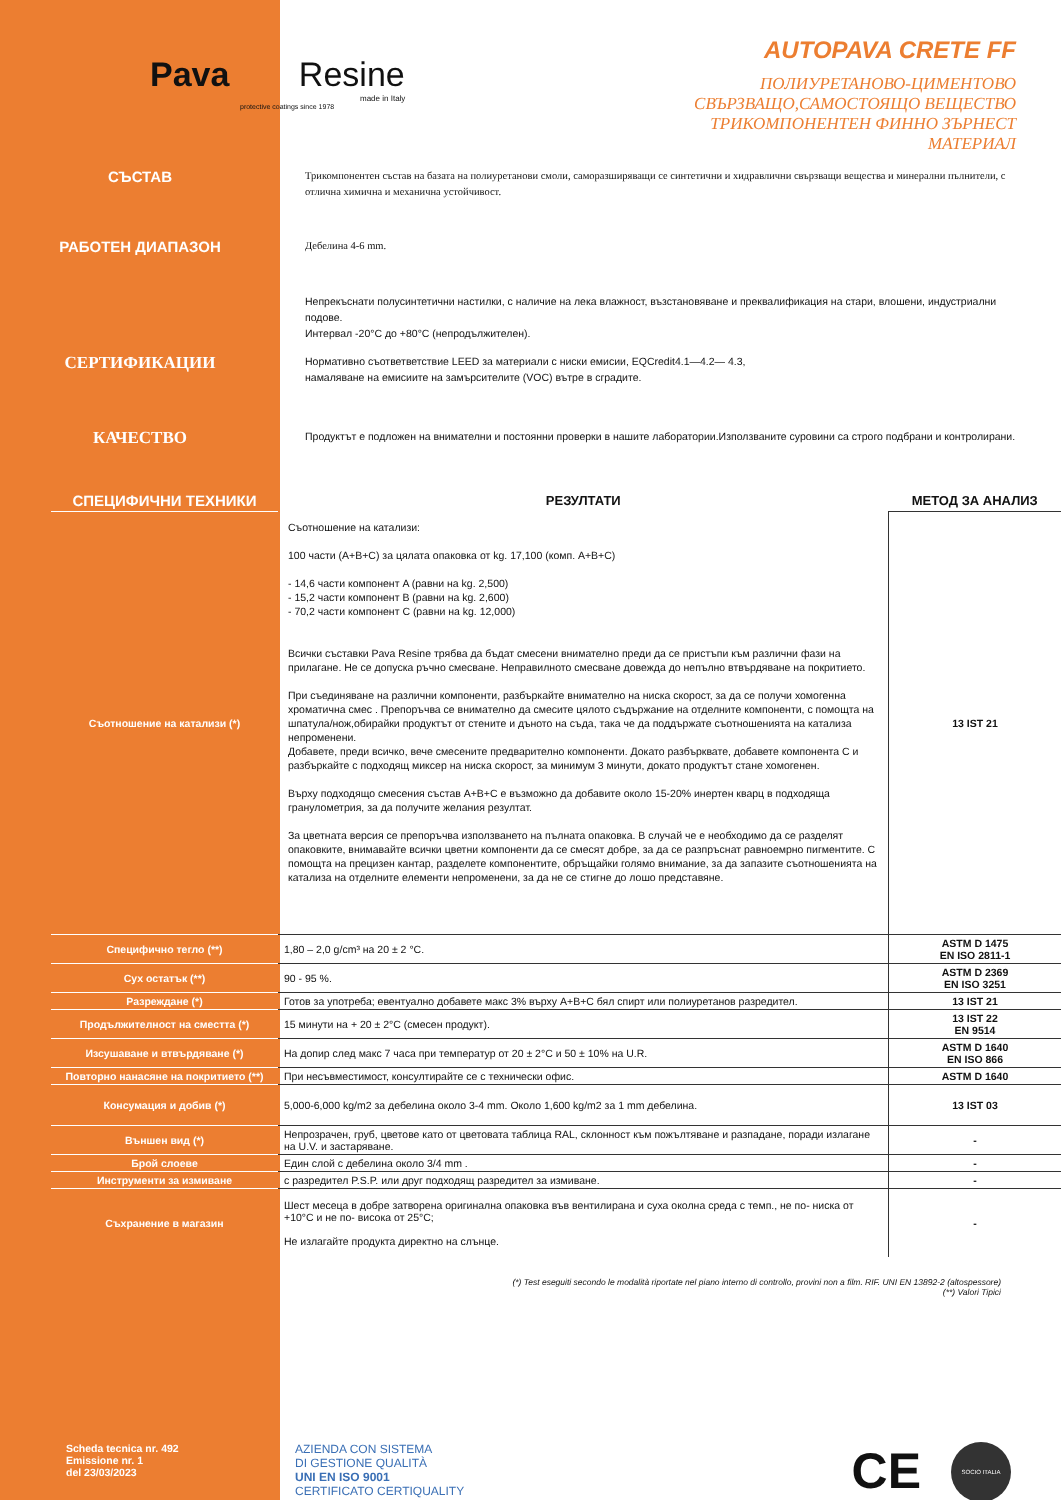Pava Resine
made in Italy
protective coatings since 1978
AUTOPAVA CRETE FF
ПОЛИУРЕТАНОВО-ЦИМЕНТОВО
СВЪРЗВАЩО,САМОСТОЯЩО ВЕЩЕСТВО
ТРИКОМПОНЕНТЕН ФИННО ЗЪРНЕСТ
МАТЕРИАЛ
СЪСТАВ
Трикомпонентен състав на базата на полиуретанови смоли, саморазширяващи се синтетични и хидравлични свързващи вещества и минерални пълнители, с отлична химична и механична устойчивост.
РАБОТЕН ДИАПАЗОН
Дебелина 4-6 mm.
Непрекъснати полусинтетични настилки, с наличие на лека влажност, възстановяване и преквалификация на стари, влошени, индустриални подове.
Интервал -20°C до +80°C (непродължителен).
СЕРТИФИКАЦИИ
Нормативно съответветствие LEED за материали с ниски емисии, EQCredit4.1—4.2— 4.3,
намаляване на емисиите на замърсителите (VOC) вътре в сградите.
КАЧЕСТВО
Продуктът е подложен на внимателни и постоянни проверки в нашите лаборатории.Използваните суровини са строго подбрани и контролирани.
| СПЕЦИФИЧНИ ТЕХНИКИ | РЕЗУЛТАТИ | МЕТОД ЗА АНАЛИЗ |
| Съотношение на катализи (*) | Съотношение на катализи: 100 части (A+B+C) за цялата опаковка от kg. 17,100 (комп. A+B+C) - 14,6 части компонент A (равни на kg. 2,500) - 15,2 части компонент B (равни на kg. 2,600) - 70,2 части компонент C (равни на kg. 12,000) Всички съставки Pava Resine трябва да бъдат смесени внимателно преди да се пристъпи към различни фази на прилагане. Не се допуска ръчно смесване. Неправилното смесване довежда до непълно втвърдяване на покритието. При съединяване на различни компоненти, разбъркайте внимателно на ниска скорост, за да се получи хомогенна хроматична смес . Препоръчва се внимателно да смесите цялото съдържание на отделните компоненти, с помощта на шпатула/нож,обирайки продуктът от стените и дъното на съда, така че да поддържате съотношенията на катализа непроменени. Добавете, преди всичко, вече смесените предварително компоненти. Докато разбърквате, добавете компонента C и разбъркайте с подходящ миксер на ниска скорост, за минимум 3 минути, докато продуктът стане хомогенен. Върху подходящо смесения състав A+B+C е възможно да добавите около 15-20% инертен кварц в подходяща гранулометрия, за да получите желания резултат. За цветната версия се препоръчва използването на пълната опаковка. В случай че е необходимо да се разделят опаковките, внимавайте всички цветни компоненти да се смесят добре, за да се разпръснат равноемрно пигментите. С помощта на прецизен кантар, разделете компонентите, обръщайки голямо внимание, за да запазите съотношенията на катализа на отделните елементи непроменени, за да не се стигне до лошо представяне. | 13 IST 21 |
| Специфично тегло (**) | 1,80 – 2,0 g/cm³ на 20 ± 2 °C. | ASTM D 1475 EN ISO 2811-1 |
| Сух остатък (**) | 90 - 95 %. | ASTM D 2369 EN ISO 3251 |
| Разреждане (*) | Готов за употреба; евентуално добавете макс 3% върху A+B+C бял спирт или полиуретанов разредител. | 13 IST 21 |
| Продължителност на сместта (*) | 15 минути на + 20 ± 2°C (смесен продукт). | 13 IST 22 EN 9514 |
| Изсушаване и втвърдяване (*) | На допир след макс 7 часа при температур от 20 ± 2°C и 50 ± 10% на U.R. | ASTM D 1640 EN ISO 866 |
| Повторно нанасяне на покритието (**) | При несъвместимост, консултирайте се с технически офис. | ASTM D 1640 |
| Консумация и добив (*) | 5,000-6,000 kg/m2 за дебелина около 3-4 mm. Около 1,600 kg/m2 за 1 mm дебелина. | 13 IST 03 |
| Външен вид (*) | Непрозрачен, груб, цветове като от цветовата таблица RAL, склонност към пожълтяване и разпадане, поради излагане на U.V. и застаряване. | - |
| Брой слоеве | Един слой с дебелина около 3/4 mm . | - |
| Инструменти за измиване | с разредител P.S.P. или друг подходящ разредител за измиване. | - |
| Съхранение в магазин | Шест месеца в добре затворена оригинална опаковка във вентилирана и суха околна среда с темп., не по- ниска от +10°C и не по- висока от 25°C; Не излагайте продукта директно на слънце. | - |
(*) Test eseguiti secondo le modalità riportate nel piano interno di controllo, provini non a film. RIF. UNI EN 13892-2 (altospessore)
(**) Valori Tipici
Scheda tecnica nr. 492
Emissione nr. 1
del 23/03/2023
AZIENDA CON SISTEMA
DI GESTIONE QUALITÀ
UNI EN ISO 9001
CERTIFICATO CERTIQUALITY
CE
SOCIO ITALIA